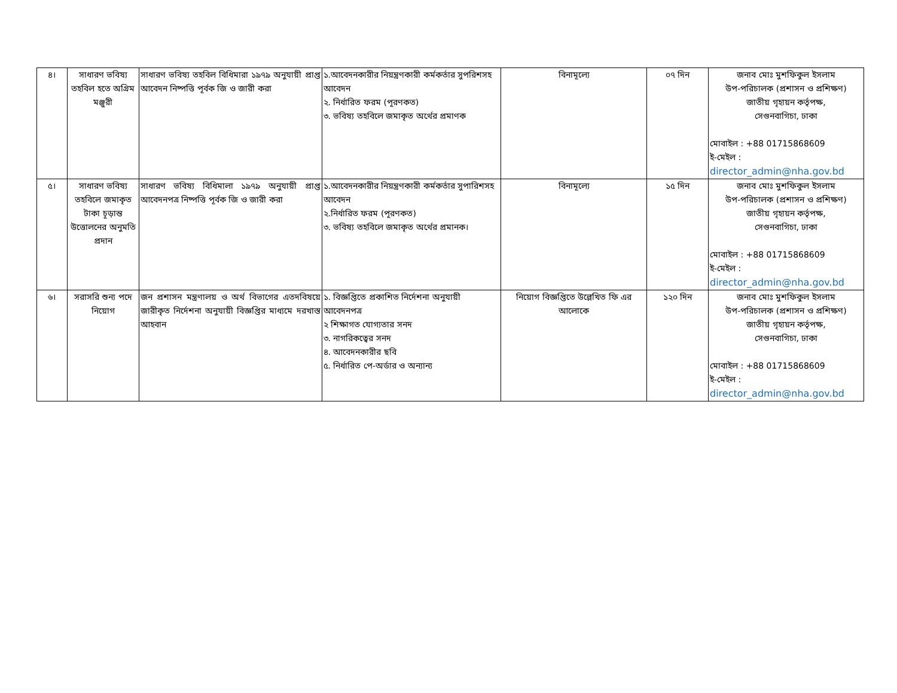| ৪। | সাধারণ ভবিষ্য তহবিল হতে অগ্রিম মঞ্জুরী | সাধারণ ভবিষ্য তহবিল বিধিমারা ১৯৭৯ অনুযায়ী প্রাপ্ত আবেদন নিষ্পত্তি পূর্বক জি ও জারী করা | ১.আবেদনকারীর নিয়ন্ত্রণকারী কর্মকর্তার সুপরিশসহ আবেদন ২. নির্ধারিত ফরম (পূরণকত) ৩. ভবিষ্য তহবিলে জমাকৃত অর্থের প্রমাণক | বিনামূল্যে | ০৭ দিন | জনাব মোঃ মুশফিকুল ইসলাম উপ-পরিচালক (প্রশাসন ও প্রশিক্ষণ) জাতীয় গৃহায়ন কর্তৃপক্ষ, সেগুনবাগিচা, ঢাকা মোবাইল : +88 01715868609 ই-মেইল : director_admin@nha.gov.bd |
| ৫। | সাধারণ ভবিষ্য তহবিলে জমাকৃত টাকা চূড়ান্ত উত্তোলনের অনুমতি প্রদান | সাধারণ ভবিষ্য বিধিমালা ১৯৭৯ অনুযায়ী প্রাপ্ত আবেদনপত্র নিষ্পত্তি পূর্বক জি ও জারী করা | ১.আবেদনকারীর নিয়ন্ত্রণকারী কর্মকর্তার সুপারিশসহ আবেদন ২.নির্ধারিত ফরম (পূরণকত) ৩. ভবিষ্য তহবিলে জমাকৃত অর্থের প্রমানক। | বিনামূল্যে | ১৫ দিন | জনাব মোঃ মুশফিকুল ইসলাম উপ-পরিচালক (প্রশাসন ও প্রশিক্ষণ) জাতীয় গৃহায়ন কর্তৃপক্ষ, সেগুনবাগিচা, ঢাকা মোবাইল : +88 01715868609 ই-মেইল : director_admin@nha.gov.bd |
| ৬। | সরাসরি শুন্য পদে নিয়োগ | জন প্রশাসন মন্ত্রণালয় ও অর্থ বিভাগের এতদবিষয়ে জারীকৃত নির্দেশনা অনুযায়ী বিজ্ঞপ্তির মাধ্যমে দরখাস্ত আহবান | ১. বিজ্ঞপ্তিতে প্রকাশিত নির্দেশনা অনুযায়ী আবেদনপত্র ২ শিক্ষাগত যোগ্যতার সনদ ৩. নাগরিকত্বের সনদ ৪. আবেদনকারীর ছবি ৫. নির্ধারিত পে-অর্ডার ও অন্যান্য | নিয়োগ বিজ্ঞপ্তিতে উল্লেখিত ফি এর আলোকে | ১২০ দিন | জনাব মোঃ মুশফিকুল ইসলাম উপ-পরিচালক (প্রশাসন ও প্রশিক্ষণ) জাতীয় গৃহায়ন কর্তৃপক্ষ, সেগুনবাগিচা, ঢাকা মোবাইল : +88 01715868609 ই-মেইল : director_admin@nha.gov.bd |